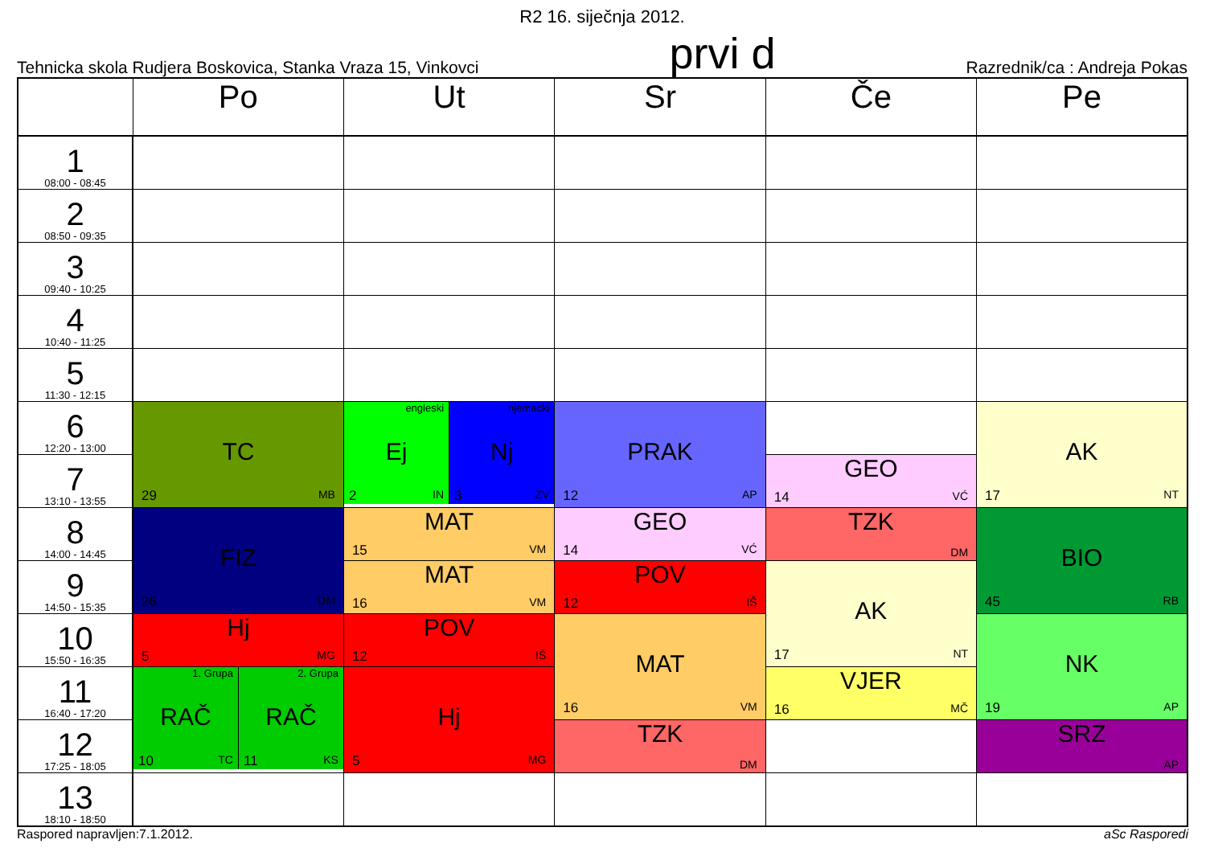R2 16. siječnja 2012.
Tehnicka skola Rudjera Boskovica, Stanka Vraza 15, Vinkovci prvi d Razrednik/ca : Andreja Pokas
| | Po | Ut | Sr | Če | Pe |
| --- | --- | --- | --- | --- | --- |
| 1 08:00 - 08:45 | | | | | |
| 2 08:50 - 09:35 | | | | | |
| 3 09:40 - 10:25 | | | | | |
| 4 10:40 - 11:25 | | | | | |
| 5 11:30 - 12:15 | | | | | |
| 6 12:20 - 13:00 | TC 29 MB | engleski Ej 2 IN njemacki Nj 3 ZV | PRAK 12 AP | | AK 17 NT |
| 7 13:10 - 13:55 | | | | GEO 14 VĆ | |
| 8 14:00 - 14:45 | FIZ 26 DM | MAT 15 VM | GEO 14 VĆ | TZK DM | BIO 45 RB |
| 9 14:50 - 15:35 | | MAT 16 VM | POV 12 IŠ | AK 17 NT | |
| 10 15:50 - 16:35 | Hj 5 MG | POV 12 IŠ | MAT 16 VM | | NK 19 AP |
| 11 16:40 - 17:20 | 1. Grupa RAČ 10 TC 2. Grupa RAČ 11 KS | Hj 5 MG | | VJER 16 MČ | |
| 12 17:25 - 18:05 | | | TZK DM | | SRZ AP |
| 13 18:10 - 18:50 | | | | | |
Raspored napravljen:7.1.2012. aSc Rasporedi